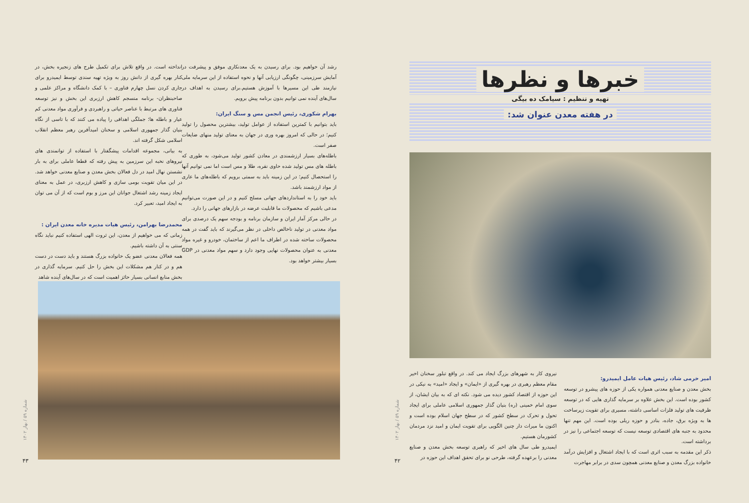خبرها و نظرها
تهیه و تنظیم : سیامک ده بیگی
در هفته معدن عنوان شد:
امیر خرمی شاد، رئیس هیات عامل ایمیدرو:
بخش معدن و صنایع معدنی همواره یکی از حوزه های پیشرو در توسعه کشور بوده است. این بخش علاوه بر سرمایه گذاری هایی که در توسعه ظرفیت های تولید فلزات اساسی داشته، مسیری برای تقویت زیرساخت ها به ویژه برق، جاده، بنادر و حوزه ریلی بوده است. این مهم تنها محدود به جنبه های اقتصادی توسعه نیست که توسعه اجتماعی را نیز در برداشته است.
ذکر این مقدمه به سبب اثری است که با ایجاد اشتغال و افزایش درآمد خانواده بزرگ معدن و صنایع معدنی همچون سدی در برابر مهاجرت
نیروی کار به شهرهای بزرگ ایجاد می کند. در واقع تبلور سخنان اخیر مقام معظم رهبری در بهره گیری از «ایمان» و ایجاد «امید» به نیکی در این حوزه از اقتصاد کشور دیده می شود. نکته ای که به بیان ایشان، از سوی امام خمینی (ره) بنیان گذار جمهوری اسلامی عاملی برای ایجاد تحول و تحرک در سطح کشور که در سطح جهان اسلام بوده است و اکنون ما میراث دار چنین الگویی برای تقویت ایمان و امید نزد مردمان کشورمان هستیم.
ایمیدرو طی سال های اخیر که راهبری توسعه بخش معدن و صنایع معدنی را برعهده گرفته، طرحی نو برای تحقق اهداف این حوزه در
شماره ۵۹ / بهار ۱۴۰۲
۴۲
رشد آن خواهیم بود. برای رسیدن به یک معدنکاری موفق و پیشرفت در آمایش سرزمینی، چگونگی ارزیابی آنها و نحوه استفاده از این سرمایه ملی نیازمند طی این مسیرها با آموزش هستیم.برای رسیدن به اهداف در سال‌های آینده نمی توانیم بدون برنامه پیش برویم.
بهرام شکوری، رئیس انجمن مس و سنگ ایران:
باید بتوانیم با کمترین استفاده از عوامل تولید، بیشترین محصول را تولید کنیم؛ در حالی که امروز بهره وری در جهان به معنای تولید منهای ضایعات صفر است.
باطله‌های بسیار ارزشمندی در معادن کشور تولید می‌شود، به طوری که باطله های مس تولید شده حاوی نقره، طلا و مس است اما نمی توانیم آنها را استحصال کنیم؛ در این زمینه باید به سمتی برویم که باطله‌های ما عاری از مواد ارزشمند باشد.
باید خود را به استانداردهای جهانی مسلح کنیم و در این صورت می‌توانیم مدعی باشیم که محصولات ما قابلیت عرضه در بازارهای جهانی را دارد.
در حالی مرکز آمار ایران و سازمان برنامه و بودجه سهم یک درصدی برای مواد معدنی در تولید ناخالص داخلی در نظر می‌گیرند که باید گفت در همه محصولات ساخته شده در اطراف ما اعم از ساختمان، خودرو و غیره مواد معدنی به عنوان محصولات نهایی وجود دارد و سهم مواد معدنی در GDP بسیار بیشتر خواهد بود.
انداخته است. در واقع تلاش برای تکمیل طرح های زنجیره بخش، در کنار بهره گیری از دانش روز به ویژه تهیه سندی توسط ایمیدرو برای جاری کردن نسل چهارم فناوری – با کمک دانشگاه و مراکز علمی و صاحبنظران- برنامه منسجم کاهش ارزبری این بخش و نیز توسعه فناوری های مرتبط با عناصر حیاتی و راهبردی و فرآوری مواد معدنی کم عیار و باطله ها؛ جملگی اهدافی را پیاده می کنند که با تاسی از نگاه بنیان گذار جمهوری اسلامی و سخنان امیدآفرین رهبر معظم انقلاب اسلامی شکل گرفته اند.
به بیانی، مجموعه اقدامات پیشگفتار با استفاده از توانمندی های نیروهای نخبه این سرزمین به پیش رفته که قطعا عاملی برای به بار نشستن نهال امید در دل فعالان بخش معدن و صنایع معدنی خواهد شد. در این میان تقویت بومی سازی و کاهش ارزبری، در عمل به معنای ایجاد زمینه رشد اشتغال جوانان این مرز و بوم است که از آن می توان به ایجاد امید، تعبیر کرد.
محمدرضا بهرامن، رئیس هیات مدیره خانه معدن ایران :
زمانی که می خواهیم از معدن، این ثروت الهی استفاده کنیم نباید نگاه سنتی به آن داشته باشیم.
همه فعالان معدنی عضو یک خانواده بزرگ هستند و باید دست در دست هم و در کنار هم مشکلات این بخش را حل کنیم. سرمایه گذاری در بخش منابع انسانی بسیار حائز اهمیت است که در سال‌های آینده شاهد
شماره ۵۹ / بهار ۱۴۰۲
۴۳